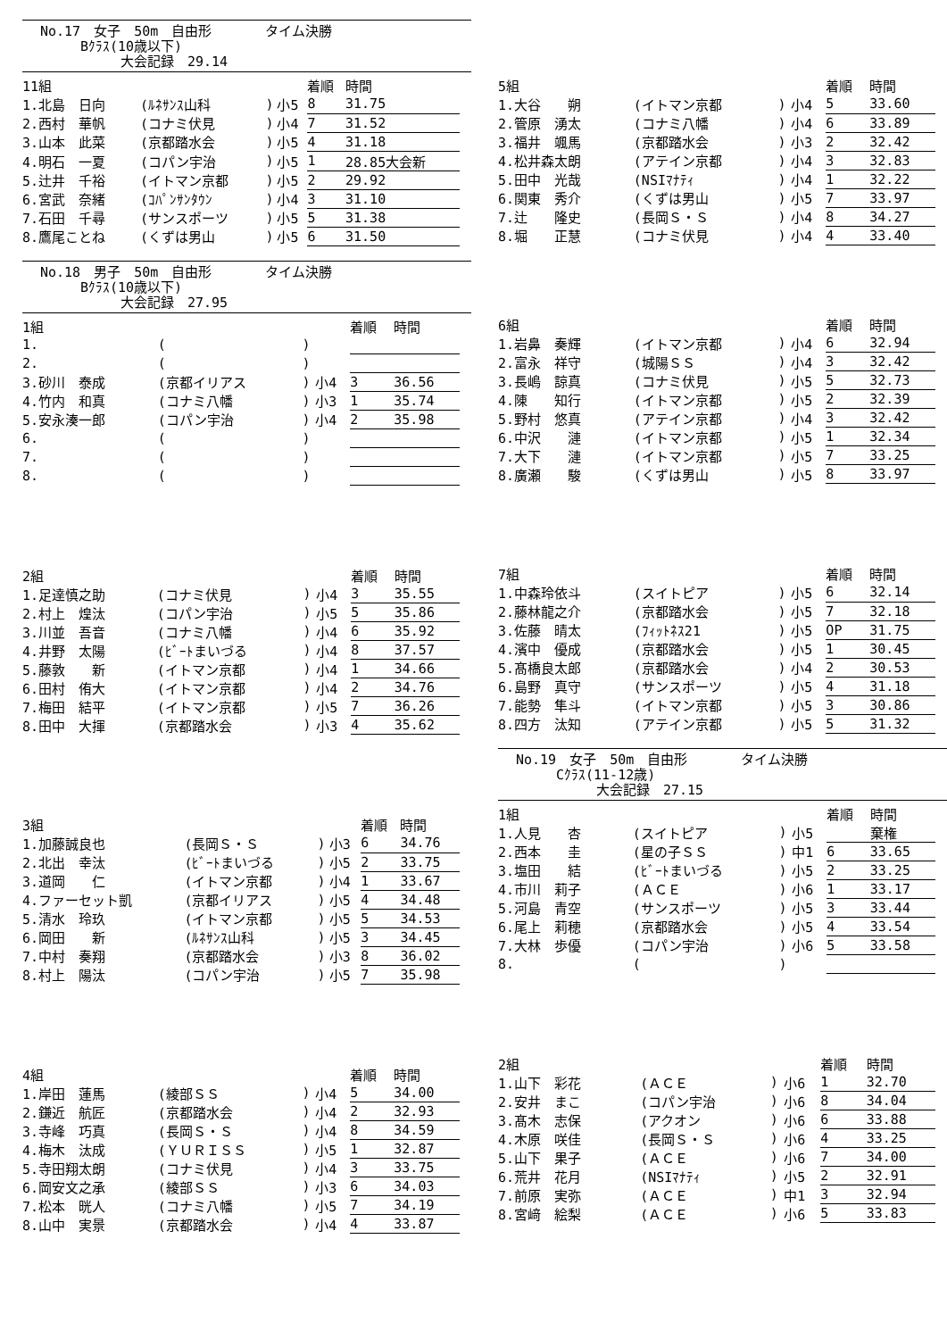No.17　女子　50m　自由形　　　　タイム決勝
　　　Bｸﾗｽ(10歳以下)
　　　　　　大会記録　29.14
| 11組 | | | | 着順 | 時間 |
| 1.北島 日向 | (ﾙﾈｻﾝｽ山科 | ) | 小5 | 8 | 31.75 |
| 2.西村 華帆 | (コナミ伏見 | ) | 小4 | 7 | 31.52 |
| 3.山本 此菜 | (京都踏水会 | ) | 小5 | 4 | 31.18 |
| 4.明石 一夏 | (コパン宇治 | ) | 小5 | 1 | 28.85大会新 |
| 5.辻井 千裕 | (イトマン京都 | ) | 小5 | 2 | 29.92 |
| 6.宮武 奈緒 | (ｺﾊﾟﾝｻﾝﾀｳﾝ | ) | 小4 | 3 | 31.10 |
| 7.石田 千尋 | (サンスポーツ | ) | 小5 | 5 | 31.38 |
| 8.鷹尾ことね | (くずは男山 | ) | 小5 | 6 | 31.50 |
No.18　男子　50m　自由形　　　　タイム決勝
　　　Bｸﾗｽ(10歳以下)
　　　　　　大会記録　27.95
| 1組 | | | | 着順 | 時間 |
| 1. | ( | ) | | | |
| 2. | ( | ) | | | |
| 3.砂川 泰成 | (京都イリアス | ) | 小4 | 3 | 36.56 |
| 4.竹内 和真 | (コナミ八幡 | ) | 小3 | 1 | 35.74 |
| 5.安永湊一郎 | (コパン宇治 | ) | 小4 | 2 | 35.98 |
| 6. | ( | ) | | | |
| 7. | ( | ) | | | |
| 8. | ( | ) | | | |
| 2組 | | | | 着順 | 時間 |
| 1.足達慎之助 | (コナミ伏見 | ) | 小4 | 3 | 35.55 |
| 2.村上 煌汰 | (コパン宇治 | ) | 小5 | 5 | 35.86 |
| 3.川並 吾音 | (コナミ八幡 | ) | 小4 | 6 | 35.92 |
| 4.井野 太陽 | (ﾋﾞｰﾄまいづる | ) | 小4 | 8 | 37.57 |
| 5.藤敦 新 | (イトマン京都 | ) | 小4 | 1 | 34.66 |
| 6.田村 侑大 | (イトマン京都 | ) | 小4 | 2 | 34.76 |
| 7.梅田 結平 | (イトマン京都 | ) | 小5 | 7 | 36.26 |
| 8.田中 大揮 | (京都踏水会 | ) | 小3 | 4 | 35.62 |
| 3組 | | | | 着順 | 時間 |
| 1.加藤誠良也 | (長岡Ｓ・Ｓ | ) | 小3 | 6 | 34.76 |
| 2.北出 幸汰 | (ﾋﾞｰﾄまいづる | ) | 小5 | 2 | 33.75 |
| 3.道岡 仁 | (イトマン京都 | ) | 小4 | 1 | 33.67 |
| 4.ファーセット凱 | (京都イリアス | ) | 小5 | 4 | 34.48 |
| 5.清水 玲玖 | (イトマン京都 | ) | 小5 | 5 | 34.53 |
| 6.岡田 新 | (ﾙﾈｻﾝｽ山科 | ) | 小5 | 3 | 34.45 |
| 7.中村 奏翔 | (京都踏水会 | ) | 小3 | 8 | 36.02 |
| 8.村上 陽汰 | (コパン宇治 | ) | 小5 | 7 | 35.98 |
| 4組 | | | | 着順 | 時間 |
| 1.岸田 蓮馬 | (綾部ＳＳ | ) | 小4 | 5 | 34.00 |
| 2.鎌近 航匠 | (京都踏水会 | ) | 小4 | 2 | 32.93 |
| 3.寺峰 巧真 | (長岡Ｓ・Ｓ | ) | 小4 | 8 | 34.59 |
| 4.梅木 汰成 | (ＹＵＲＩＳＳ | ) | 小5 | 1 | 32.87 |
| 5.寺田翔太朗 | (コナミ伏見 | ) | 小4 | 3 | 33.75 |
| 6.岡安文之承 | (綾部ＳＳ | ) | 小3 | 6 | 34.03 |
| 7.松本 晄人 | (コナミ八幡 | ) | 小5 | 7 | 34.19 |
| 8.山中 実景 | (京都踏水会 | ) | 小4 | 4 | 33.87 |
| 5組 | | | | 着順 | 時間 |
| 1.大谷 朔 | (イトマン京都 | ) | 小4 | 5 | 33.60 |
| 2.管原 湧太 | (コナミ八幡 | ) | 小4 | 6 | 33.89 |
| 3.福井 颯馬 | (京都踏水会 | ) | 小3 | 2 | 32.42 |
| 4.松井森太朗 | (アテイン京都 | ) | 小4 | 3 | 32.83 |
| 5.田中 光哉 | (NSIﾏﾅﾃｨ | ) | 小4 | 1 | 32.22 |
| 6.関東 秀介 | (くずは男山 | ) | 小5 | 7 | 33.97 |
| 7.辻 隆史 | (長岡Ｓ・Ｓ | ) | 小4 | 8 | 34.27 |
| 8.堀 正慧 | (コナミ伏見 | ) | 小4 | 4 | 33.40 |
| 6組 | | | | 着順 | 時間 |
| 1.岩鼻 奏輝 | (イトマン京都 | ) | 小4 | 6 | 32.94 |
| 2.富永 祥守 | (城陽ＳＳ | ) | 小4 | 3 | 32.42 |
| 3.長嶋 諒真 | (コナミ伏見 | ) | 小5 | 5 | 32.73 |
| 4.陳 知行 | (イトマン京都 | ) | 小5 | 2 | 32.39 |
| 5.野村 悠真 | (アテイン京都 | ) | 小4 | 3 | 32.42 |
| 6.中沢 漣 | (イトマン京都 | ) | 小5 | 1 | 32.34 |
| 7.大下 漣 | (イトマン京都 | ) | 小5 | 7 | 33.25 |
| 8.廣瀬 駿 | (くずは男山 | ) | 小5 | 8 | 33.97 |
| 7組 | | | | 着順 | 時間 |
| 1.中森玲依斗 | (スイトピア | ) | 小5 | 6 | 32.14 |
| 2.藤林龍之介 | (京都踏水会 | ) | 小5 | 7 | 32.18 |
| 3.佐藤 晴太 | (ﾌｨｯﾄﾈｽ21 | ) | 小5 | OP | 31.75 |
| 4.濱中 優成 | (京都踏水会 | ) | 小5 | 1 | 30.45 |
| 5.髙橋良太郎 | (京都踏水会 | ) | 小4 | 2 | 30.53 |
| 6.島野 真守 | (サンスポーツ | ) | 小5 | 4 | 31.18 |
| 7.能勢 隼斗 | (イトマン京都 | ) | 小5 | 3 | 30.86 |
| 8.四方 汰知 | (アテイン京都 | ) | 小5 | 5 | 31.32 |
No.19　女子　50m　自由形　　　　タイム決勝
　　　Cｸﾗｽ(11-12歳)
　　　　　　大会記録　27.15
| 1組 | | | | 着順 | 時間 |
| 1.人見 杏 | (スイトピア | ) | 小5 | | 棄権 |
| 2.西本 圭 | (星の子ＳＳ | ) | 中1 | 6 | 33.65 |
| 3.塩田 結 | (ﾋﾞｰﾄまいづる | ) | 小5 | 2 | 33.25 |
| 4.市川 莉子 | (ＡＣＥ | ) | 小6 | 1 | 33.17 |
| 5.河島 青空 | (サンスポーツ | ) | 小5 | 3 | 33.44 |
| 6.尾上 莉穂 | (京都踏水会 | ) | 小5 | 4 | 33.54 |
| 7.大林 歩優 | (コパン宇治 | ) | 小6 | 5 | 33.58 |
| 8. | ( | ) | | | |
| 2組 | | | | 着順 | 時間 |
| 1.山下 彩花 | (ＡＣＥ | ) | 小6 | 1 | 32.70 |
| 2.安井 まこ | (コパン宇治 | ) | 小6 | 8 | 34.04 |
| 3.髙木 志保 | (アクオン | ) | 小6 | 6 | 33.88 |
| 4.木原 咲佳 | (長岡Ｓ・Ｓ | ) | 小6 | 4 | 33.25 |
| 5.山下 果子 | (ＡＣＥ | ) | 小6 | 7 | 34.00 |
| 6.荒井 花月 | (NSIﾏﾅﾃｨ | ) | 小5 | 2 | 32.91 |
| 7.前原 実弥 | (ＡＣＥ | ) | 中1 | 3 | 32.94 |
| 8.宮﨑 絵梨 | (ＡＣＥ | ) | 小6 | 5 | 33.83 |